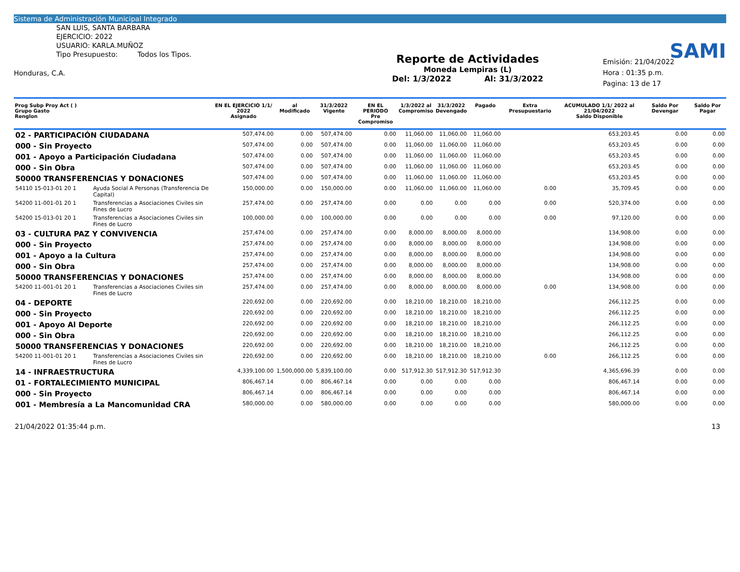Sistema de Administración Municipal Integrado
SAN LUIS, SANTA BARBARA
EJERCICIO: 2022
USUARIO: KARLA.MUÑOZ
Tipo Presupuesto: Todos los Tipos.
Honduras, C.A.
Reporte de Actividades
Moneda Lempiras (L)
Del: 1/3/2022 Al: 31/3/2022
SAMI
Emisión: 21/04/2022
Hora : 01:35 p.m.
Pagina: 13 de 17
| Prog Subp Proy Act ( ) Grupo Gasto Renglon | | EN EL EJERCICIO 1/1/ 2022 Asignado | al Modificado | 31/3/2022 Vigente | EN EL PERIODO Pre Compromiso | 1/3/2022 al Compromiso | 31/3/2022 Devengado | Pagado | Extra Presupuestario | ACUMULADO 1/1/ 2022 al 21/04/2022 Saldo Disponible | Saldo Por Devengar | Saldo Por Pagar |
| --- | --- | --- | --- | --- | --- | --- | --- | --- | --- | --- | --- | --- |
| 02 - PARTICIPACIÓN CIUDADANA | | 507,474.00 | 0.00 | 507,474.00 | 0.00 | 11,060.00 | 11,060.00 | 11,060.00 | | 653,203.45 | 0.00 | 0.00 |
| 000 - Sin Proyecto | | 507,474.00 | 0.00 | 507,474.00 | 0.00 | 11,060.00 | 11,060.00 | 11,060.00 | | 653,203.45 | 0.00 | 0.00 |
| 001 - Apoyo a Participación Ciudadana | | 507,474.00 | 0.00 | 507,474.00 | 0.00 | 11,060.00 | 11,060.00 | 11,060.00 | | 653,203.45 | 0.00 | 0.00 |
| 000 - Sin Obra | | 507,474.00 | 0.00 | 507,474.00 | 0.00 | 11,060.00 | 11,060.00 | 11,060.00 | | 653,203.45 | 0.00 | 0.00 |
| 50000 TRANSFERENCIAS Y DONACIONES | | 507,474.00 | 0.00 | 507,474.00 | 0.00 | 11,060.00 | 11,060.00 | 11,060.00 | | 653,203.45 | 0.00 | 0.00 |
| 54110 15-013-01 20 1 | Ayuda Social A Personas (Transferencia De Capital) | 150,000.00 | 0.00 | 150,000.00 | 0.00 | 11,060.00 | 11,060.00 | 11,060.00 | 0.00 | 35,709.45 | 0.00 | 0.00 |
| 54200 11-001-01 20 1 | Transferencias a Asociaciones Civiles sin Fines de Lucro | 257,474.00 | 0.00 | 257,474.00 | 0.00 | 0.00 | 0.00 | 0.00 | 0.00 | 520,374.00 | 0.00 | 0.00 |
| 54200 15-013-01 20 1 | Transferencias a Asociaciones Civiles sin Fines de Lucro | 100,000.00 | 0.00 | 100,000.00 | 0.00 | 0.00 | 0.00 | 0.00 | 0.00 | 97,120.00 | 0.00 | 0.00 |
| 03 - CULTURA PAZ Y CONVIVENCIA | | 257,474.00 | 0.00 | 257,474.00 | 0.00 | 8,000.00 | 8,000.00 | 8,000.00 | | 134,908.00 | 0.00 | 0.00 |
| 000 - Sin Proyecto | | 257,474.00 | 0.00 | 257,474.00 | 0.00 | 8,000.00 | 8,000.00 | 8,000.00 | | 134,908.00 | 0.00 | 0.00 |
| 001 - Apoyo a la Cultura | | 257,474.00 | 0.00 | 257,474.00 | 0.00 | 8,000.00 | 8,000.00 | 8,000.00 | | 134,908.00 | 0.00 | 0.00 |
| 000 - Sin Obra | | 257,474.00 | 0.00 | 257,474.00 | 0.00 | 8,000.00 | 8,000.00 | 8,000.00 | | 134,908.00 | 0.00 | 0.00 |
| 50000 TRANSFERENCIAS Y DONACIONES | | 257,474.00 | 0.00 | 257,474.00 | 0.00 | 8,000.00 | 8,000.00 | 8,000.00 | | 134,908.00 | 0.00 | 0.00 |
| 54200 11-001-01 20 1 | Transferencias a Asociaciones Civiles sin Fines de Lucro | 257,474.00 | 0.00 | 257,474.00 | 0.00 | 8,000.00 | 8,000.00 | 8,000.00 | 0.00 | 134,908.00 | 0.00 | 0.00 |
| 04 - DEPORTE | | 220,692.00 | 0.00 | 220,692.00 | 0.00 | 18,210.00 | 18,210.00 | 18,210.00 | | 266,112.25 | 0.00 | 0.00 |
| 000 - Sin Proyecto | | 220,692.00 | 0.00 | 220,692.00 | 0.00 | 18,210.00 | 18,210.00 | 18,210.00 | | 266,112.25 | 0.00 | 0.00 |
| 001 - Apoyo Al Deporte | | 220,692.00 | 0.00 | 220,692.00 | 0.00 | 18,210.00 | 18,210.00 | 18,210.00 | | 266,112.25 | 0.00 | 0.00 |
| 000 - Sin Obra | | 220,692.00 | 0.00 | 220,692.00 | 0.00 | 18,210.00 | 18,210.00 | 18,210.00 | | 266,112.25 | 0.00 | 0.00 |
| 50000 TRANSFERENCIAS Y DONACIONES | | 220,692.00 | 0.00 | 220,692.00 | 0.00 | 18,210.00 | 18,210.00 | 18,210.00 | | 266,112.25 | 0.00 | 0.00 |
| 54200 11-001-01 20 1 | Transferencias a Asociaciones Civiles sin Fines de Lucro | 220,692.00 | 0.00 | 220,692.00 | 0.00 | 18,210.00 | 18,210.00 | 18,210.00 | 0.00 | 266,112.25 | 0.00 | 0.00 |
| 14 - INFRAESTRUCTURA | | 4,339,100.00 | 1,500,000.00 | 5,839,100.00 | 0.00 | 517,912.30 | 517,912.30 | 517,912.30 | | 4,365,696.39 | 0.00 | 0.00 |
| 01 - FORTALECIMIENTO MUNICIPAL | | 806,467.14 | 0.00 | 806,467.14 | 0.00 | 0.00 | 0.00 | 0.00 | | 806,467.14 | 0.00 | 0.00 |
| 000 - Sin Proyecto | | 806,467.14 | 0.00 | 806,467.14 | 0.00 | 0.00 | 0.00 | 0.00 | | 806,467.14 | 0.00 | 0.00 |
| 001 - Membresía a La Mancomunidad CRA | | 580,000.00 | 0.00 | 580,000.00 | 0.00 | 0.00 | 0.00 | 0.00 | | 580,000.00 | 0.00 | 0.00 |
21/04/2022 01:35:44 p.m. 13